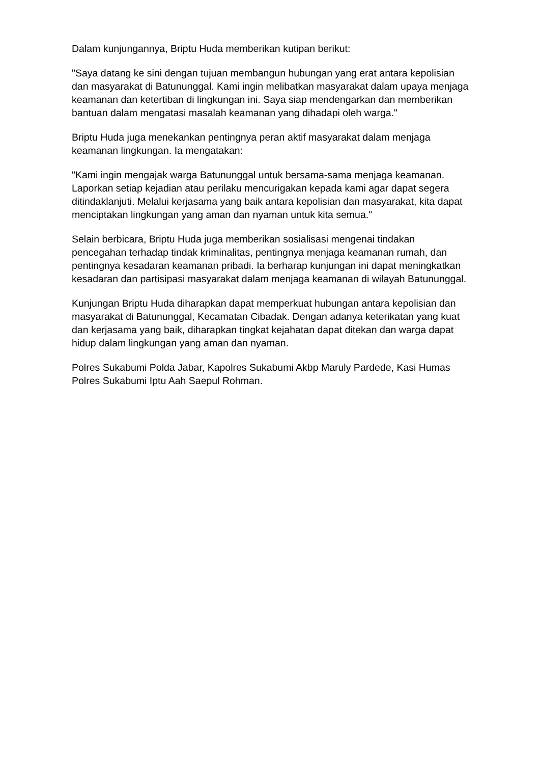Dalam kunjungannya, Briptu Huda memberikan kutipan berikut:
"Saya datang ke sini dengan tujuan membangun hubungan yang erat antara kepolisian dan masyarakat di Batununggal. Kami ingin melibatkan masyarakat dalam upaya menjaga keamanan dan ketertiban di lingkungan ini. Saya siap mendengarkan dan memberikan bantuan dalam mengatasi masalah keamanan yang dihadapi oleh warga."
Briptu Huda juga menekankan pentingnya peran aktif masyarakat dalam menjaga keamanan lingkungan. Ia mengatakan:
"Kami ingin mengajak warga Batununggal untuk bersama-sama menjaga keamanan. Laporkan setiap kejadian atau perilaku mencurigakan kepada kami agar dapat segera ditindaklanjuti. Melalui kerjasama yang baik antara kepolisian dan masyarakat, kita dapat menciptakan lingkungan yang aman dan nyaman untuk kita semua."
Selain berbicara, Briptu Huda juga memberikan sosialisasi mengenai tindakan pencegahan terhadap tindak kriminalitas, pentingnya menjaga keamanan rumah, dan pentingnya kesadaran keamanan pribadi. Ia berharap kunjungan ini dapat meningkatkan kesadaran dan partisipasi masyarakat dalam menjaga keamanan di wilayah Batununggal.
Kunjungan Briptu Huda diharapkan dapat memperkuat hubungan antara kepolisian dan masyarakat di Batununggal, Kecamatan Cibadak. Dengan adanya keterikatan yang kuat dan kerjasama yang baik, diharapkan tingkat kejahatan dapat ditekan dan warga dapat hidup dalam lingkungan yang aman dan nyaman.
Polres Sukabumi Polda Jabar, Kapolres Sukabumi Akbp Maruly Pardede, Kasi Humas Polres Sukabumi Iptu Aah Saepul Rohman.